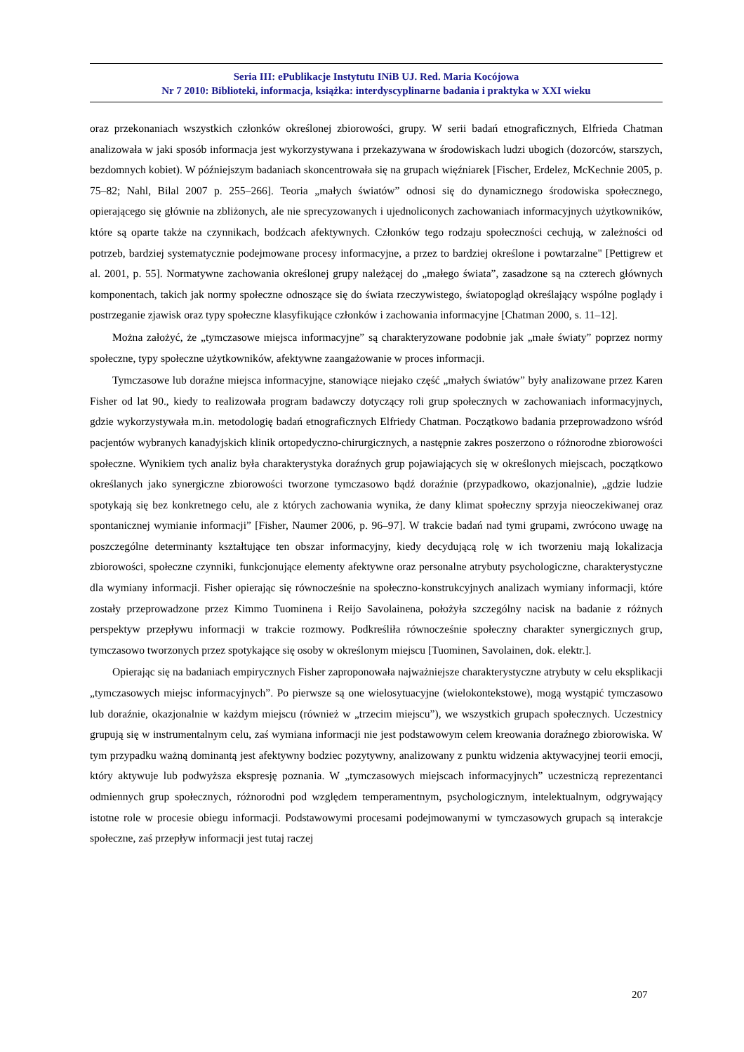Seria III: ePublikacje Instytutu INiB UJ. Red. Maria Kocójowa
Nr 7 2010: Biblioteki, informacja, książka: interdyscyplinarne badania i praktyka w XXI wieku
oraz przekonaniach wszystkich członków określonej zbiorowości, grupy. W serii badań etnograficznych, Elfrieda Chatman analizowała w jaki sposób informacja jest wykorzystywana i przekazywana w środowiskach ludzi ubogich (dozorców, starszych, bezdomnych kobiet). W późniejszym badaniach skoncentrowała się na grupach więźniarek [Fischer, Erdelez, McKechnie 2005, p. 75–82; Nahl, Bilal 2007 p. 255–266]. Teoria „małych światów” odnosi się do dynamicznego środowiska społecznego, opierającego się głównie na zbliżonych, ale nie sprecyzowanych i ujednoliconych zachowaniach informacyjnych użytkowników, które są oparte także na czynnikach, bodźcach afektywnych. Członków tego rodzaju społeczności cechują, w zależności od potrzeb, bardziej systematycznie podejmowane procesy informacyjne, a przez to bardziej określone i powtarzalne" [Pettigrew et al. 2001, p. 55]. Normatywne zachowania określonej grupy należącej do „małego świata”, zasadzone są na czterech głównych komponentach, takich jak normy społeczne odnoszące się do świata rzeczywistego, światopogląd określający wspólne poglądy i postrzeganie zjawisk oraz typy społeczne klasyfikujące członków i zachowania informacyjne [Chatman 2000, s. 11–12].
Można założyć, że „tymczasowe miejsca informacyjne” są charakteryzowane podobnie jak „małe światy” poprzez normy społeczne, typy społeczne użytkowników, afektywne zaangażowanie w proces informacji.
Tymczasowe lub doraźne miejsca informacyjne, stanowiące niejako część „małych światów” były analizowane przez Karen Fisher od lat 90., kiedy to realizowała program badawczy dotyczący roli grup społecznych w zachowaniach informacyjnych, gdzie wykorzystywała m.in. metodologię badań etnograficznych Elfriedy Chatman. Początkowo badania przeprowadzono wśród pacjentów wybranych kanadyjskich klinik ortopedyczno-chirurgicznych, a następnie zakres poszerzono o różnorodne zbiorowości społeczne. Wynikiem tych analiz była charakterystyka doraźnych grup pojawiających się w określonych miejscach, początkowo określanych jako synergiczne zbiorowości tworzone tymczasowo bądź doraźnie (przypadkowo, okazjonalnie), „gdzie ludzie spotykają się bez konkretnego celu, ale z których zachowania wynika, że dany klimat społeczny sprzyja nieoczekiwanej oraz spontanicznej wymianie informacji” [Fisher, Naumer 2006, p. 96–97]. W trakcie badań nad tymi grupami, zwrócono uwagę na poszczególne determinanty kształtujące ten obszar informacyjny, kiedy decydującą rolę w ich tworzeniu mają lokalizacja zbiorowości, społeczne czynniki, funkcjonujące elementy afektywne oraz personalne atrybuty psychologiczne, charakterystyczne dla wymiany informacji. Fisher opierając się równocześnie na społeczno-konstrukcyjnych analizach wymiany informacji, które zostały przeprowadzone przez Kimmo Tuominena i Reijo Savolainena, położyła szczególny nacisk na badanie z różnych perspektyw przepływu informacji w trakcie rozmowy. Podkreśliła równocześnie społeczny charakter synergicznych grup, tymczasowo tworzonych przez spotykające się osoby w określonym miejscu [Tuominen, Savolainen, dok. elektr.].
Opierając się na badaniach empirycznych Fisher zaproponowała najważniejsze charakterystyczne atrybuty w celu eksplikacji „tymczasowych miejsc informacyjnych”. Po pierwsze są one wielosytuacyjne (wielokontekstowe), mogą wystąpić tymczasowo lub doraźnie, okazjonalnie w każdym miejscu (również w „trzecim miejscu”), we wszystkich grupach społecznych. Uczestnicy grupują się w instrumentalnym celu, zaś wymiana informacji nie jest podstawowym celem kreowania doraźnego zbiorowiska. W tym przypadku ważną dominantą jest afektywny bodziec pozytywny, analizowany z punktu widzenia aktywacyjnej teorii emocji, który aktywuje lub podwyższa ekspresję poznania. W „tymczasowych miejscach informacyjnych” uczestniczą reprezentanci odmiennych grup społecznych, różnorodni pod względem temperamentnym, psychologicznym, intelektualnym, odgrywający istotne role w procesie obiegu informacji. Podstawowymi procesami podejmowanymi w tymczasowych grupach są interakcje społeczne, zaś przepływ informacji jest tutaj raczej
207